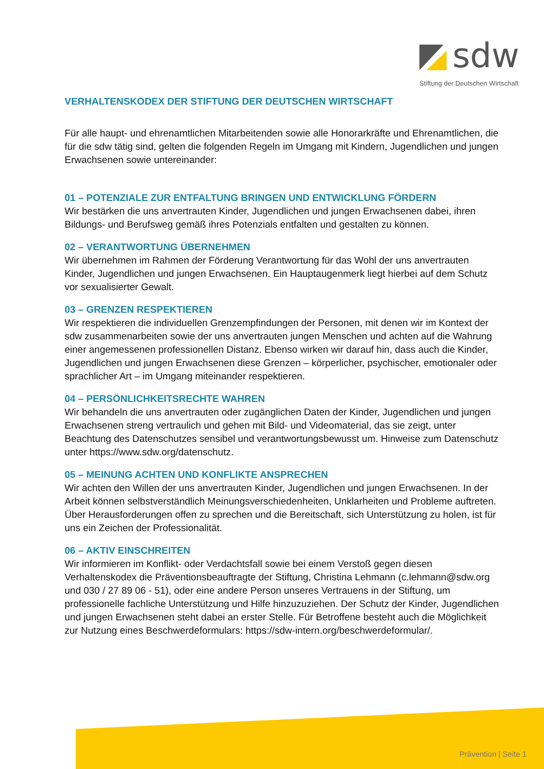sdw
Stiftung der Deutschen Wirtschaft
VERHALTENSKODEX DER STIFTUNG DER DEUTSCHEN WIRTSCHAFT
Für alle haupt- und ehrenamtlichen Mitarbeitenden sowie alle Honorarkräfte und Ehrenamtlichen, die für die sdw tätig sind, gelten die folgenden Regeln im Umgang mit Kindern, Jugendlichen und jungen Erwachsenen sowie untereinander:
01 – POTENZIALE ZUR ENTFALTUNG BRINGEN UND ENTWICKLUNG FÖRDERN
Wir bestärken die uns anvertrauten Kinder, Jugendlichen und jungen Erwachsenen dabei, ihren Bildungs- und Berufsweg gemäß ihres Potenzials entfalten und gestalten zu können.
02 – VERANTWORTUNG ÜBERNEHMEN
Wir übernehmen im Rahmen der Förderung Verantwortung für das Wohl der uns anvertrauten Kinder, Jugendlichen und jungen Erwachsenen. Ein Hauptaugenmerk liegt hierbei auf dem Schutz vor sexualisierter Gewalt.
03 – GRENZEN RESPEKTIEREN
Wir respektieren die individuellen Grenzempfindungen der Personen, mit denen wir im Kontext der sdw zusammenarbeiten sowie der uns anvertrauten jungen Menschen und achten auf die Wahrung einer angemessenen professionellen Distanz. Ebenso wirken wir darauf hin, dass auch die Kinder, Jugendlichen und jungen Erwachsenen diese Grenzen – körperlicher, psychischer, emotionaler oder sprachlicher Art – im Umgang miteinander respektieren.
04 – PERSÖNLICHKEITSRECHTE WAHREN
Wir behandeln die uns anvertrauten oder zugänglichen Daten der Kinder, Jugendlichen und jungen Erwachsenen streng vertraulich und gehen mit Bild- und Videomaterial, das sie zeigt, unter Beachtung des Datenschutzes sensibel und verantwortungsbewusst um. Hinweise zum Datenschutz unter https://www.sdw.org/datenschutz.
05 – MEINUNG ACHTEN UND KONFLIKTE ANSPRECHEN
Wir achten den Willen der uns anvertrauten Kinder, Jugendlichen und jungen Erwachsenen. In der Arbeit können selbstverständlich Meinungsverschiedenheiten, Unklarheiten und Probleme auftreten. Über Herausforderungen offen zu sprechen und die Bereitschaft, sich Unterstützung zu holen, ist für uns ein Zeichen der Professionalität.
06 – AKTIV EINSCHREITEN
Wir informieren im Konflikt- oder Verdachtsfall sowie bei einem Verstoß gegen diesen Verhaltenskodex die Präventionsbeauftragte der Stiftung, Christina Lehmann (c.lehmann@sdw.org und 030 / 27 89 06 - 51), oder eine andere Person unseres Vertrauens in der Stiftung, um professionelle fachliche Unterstützung und Hilfe hinzuzuziehen. Der Schutz der Kinder, Jugendlichen und jungen Erwachsenen steht dabei an erster Stelle. Für Betroffene besteht auch die Möglichkeit zur Nutzung eines Beschwerdeformulars: https://sdw-intern.org/beschwerdeformular/.
Prävention | Seite 1